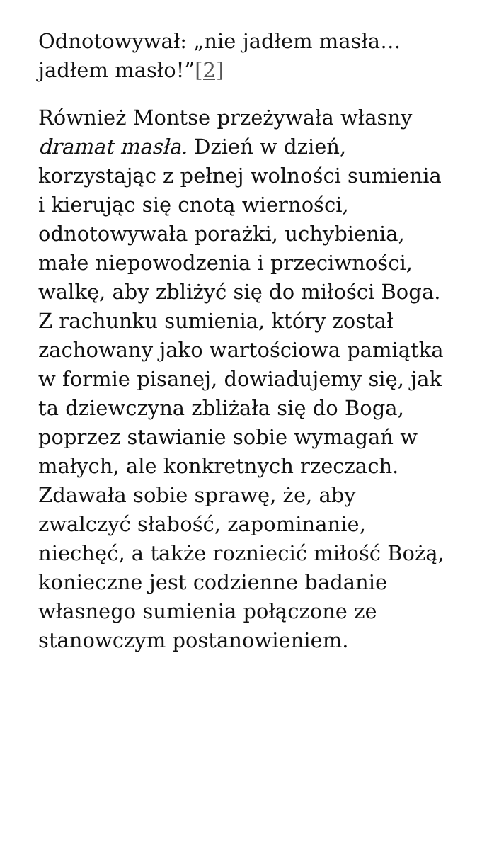Odnotowywał: „nie jadłem masła… jadłem masło!”[2]
Również Montse przeżywała własny dramat masła. Dzień w dzień, korzystając z pełnej wolności sumienia i kierując się cnotą wierności, odnotowywała porażki, uchybienia, małe niepowodzenia i przeciwności, walkę, aby zbliżyć się do miłości Boga. Z rachunku sumienia, który został zachowany jako wartościowa pamiątka w formie pisanej, dowiadujemy się, jak ta dziewczyna zbliżała się do Boga, poprzez stawianie sobie wymagań w małych, ale konkretnych rzeczach. Zdawała sobie sprawę, że, aby zwalczyć słabość, zapominanie, niechęć, a także rozniecić miłość Bożą, konieczne jest codzienne badanie własnego sumienia połączone ze stanowczym postanowieniem.